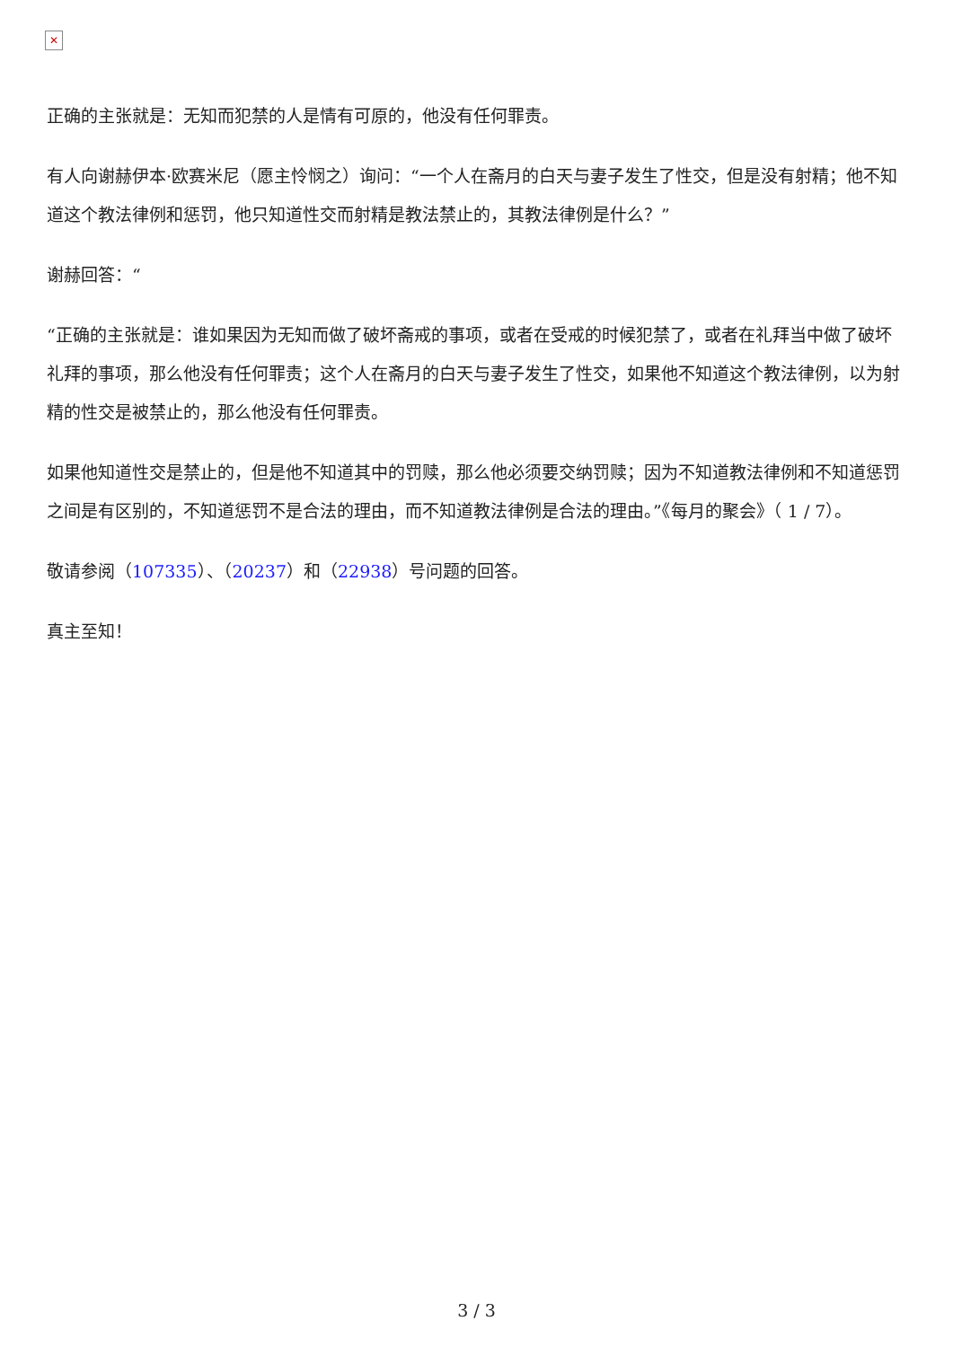✕
正确的主张就是：无知而犯禁的人是情有可原的，他没有任何罪责。
有人向谢赫伊本·欧赛米尼（愿主怜悯之）询问：“一个人在斋月的白天与妻子发生了性交，但是没有射精；他不知道这个教法律例和惩罚，他只知道性交而射精是教法禁止的，其教法律例是什么？”
谢赫回答：“
“正确的主张就是：谁如果因为无知而做了破坏斋戒的事项，或者在受戒的时候犯禁了，或者在礼拜当中做了破坏礼拜的事项，那么他没有任何罪责；这个人在斋月的白天与妻子发生了性交，如果他不知道这个教法律例，以为射精的性交是被禁止的，那么他没有任何罪责。
如果他知道性交是禁止的，但是他不知道其中的罚赎，那么他必须要交纳罚赎；因为不知道教法律例和不知道惩罚之间是有区别的，不知道惩罚不是合法的理由，而不知道教法律例是合法的理由。”《每月的聚会》（ 1 / 7）。
敬请参阅（107335）、（20237）和（22938）号问题的回答。
真主至知！
3 / 3